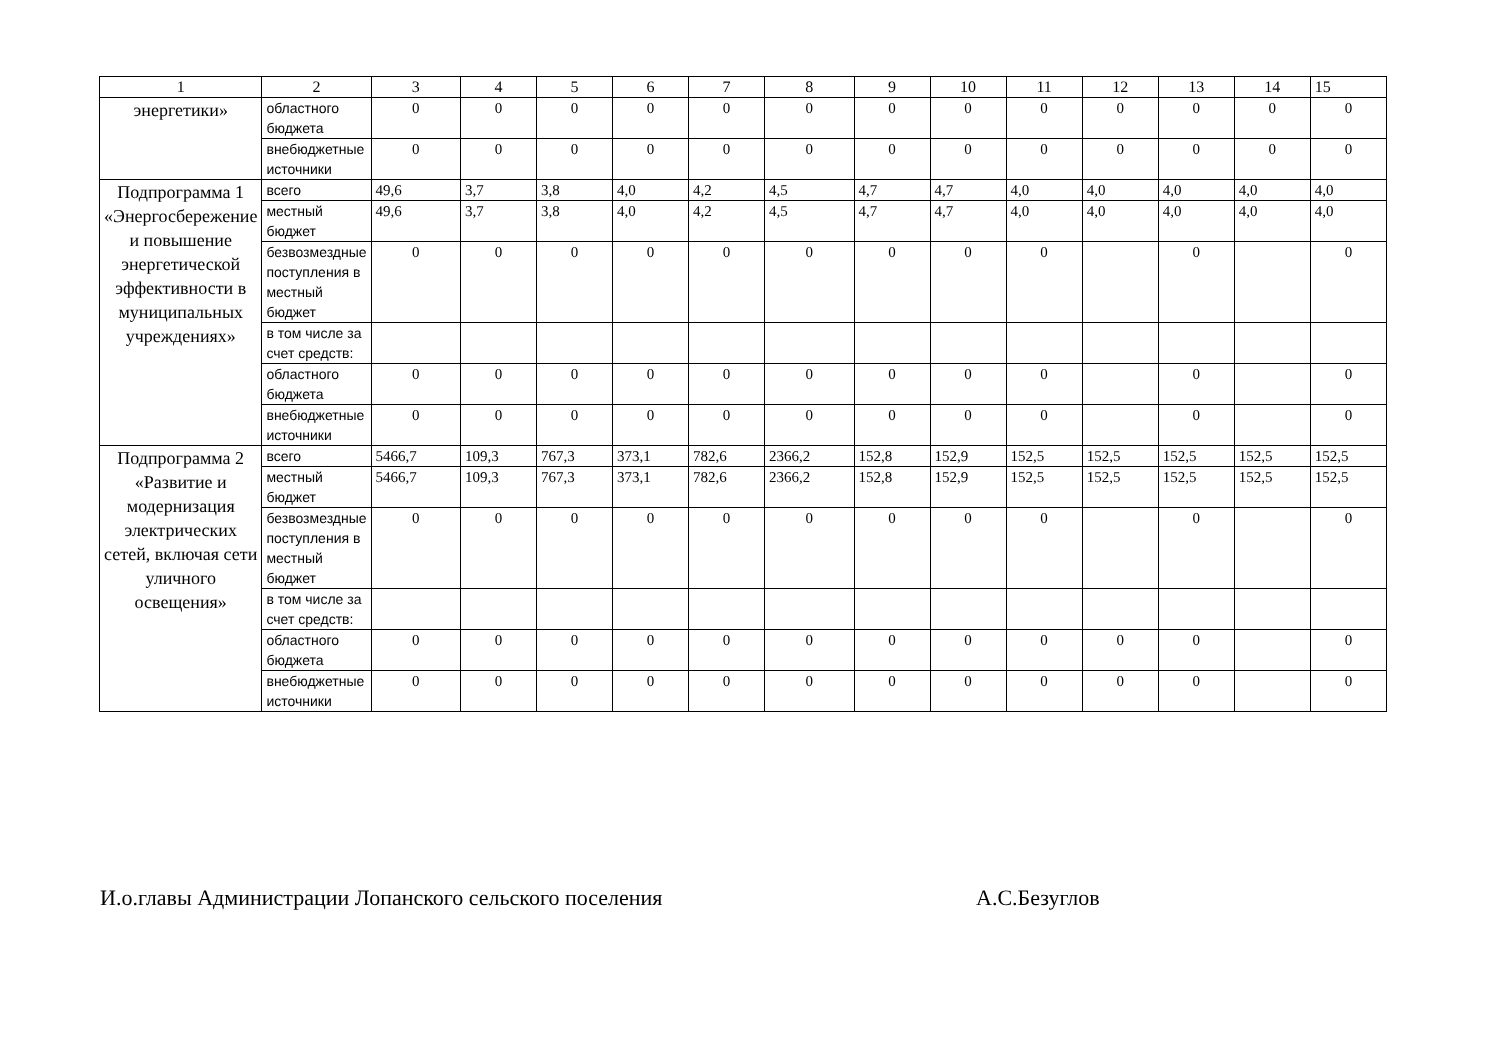| 1 | 2 | 3 | 4 | 5 | 6 | 7 | 8 | 9 | 10 | 11 | 12 | 13 | 14 | 15 |
| --- | --- | --- | --- | --- | --- | --- | --- | --- | --- | --- | --- | --- | --- | --- |
| энергетики» | областного бюджета | 0 | 0 | 0 | 0 | 0 | 0 | 0 | 0 | 0 | 0 | 0 | 0 | 0 |
| | внебюджетные источники | 0 | 0 | 0 | 0 | 0 | 0 | 0 | 0 | 0 | 0 | 0 | 0 | 0 |
| Подпрограмма 1 «Энергосбережение и повышение энергетической эффективности в муниципальных учреждениях» | всего | 49,6 | 3,7 | 3,8 | 4,0 | 4,2 | 4,5 | 4,7 | 4,7 | 4,0 | 4,0 | 4,0 | 4,0 | 4,0 |
| | местный бюджет | 49,6 | 3,7 | 3,8 | 4,0 | 4,2 | 4,5 | 4,7 | 4,7 | 4,0 | 4,0 | 4,0 | 4,0 | 4,0 |
| | безвозмездные поступления в местный бюджет | 0 | 0 | 0 | 0 | 0 | 0 | 0 | 0 | 0 | | 0 | | 0 |
| | в том числе за счет средств: | | | | | | | | | | | | | |
| | областного бюджета | 0 | 0 | 0 | 0 | 0 | 0 | 0 | 0 | 0 | | 0 | | 0 |
| | внебюджетные источники | 0 | 0 | 0 | 0 | 0 | 0 | 0 | 0 | 0 | | 0 | | 0 |
| Подпрограмма 2 «Развитие и модернизация электрических сетей, включая сети уличного освещения» | всего | 5466,7 | 109,3 | 767,3 | 373,1 | 782,6 | 2366,2 | 152,8 | 152,9 | 152,5 | 152,5 | 152,5 | 152,5 | 152,5 |
| | местный бюджет | 5466,7 | 109,3 | 767,3 | 373,1 | 782,6 | 2366,2 | 152,8 | 152,9 | 152,5 | 152,5 | 152,5 | 152,5 | 152,5 |
| | безвозмездные поступления в местный бюджет | 0 | 0 | 0 | 0 | 0 | 0 | 0 | 0 | 0 | | 0 | | 0 |
| | в том числе за счет средств: | | | | | | | | | | | | | |
| | областного бюджета | 0 | 0 | 0 | 0 | 0 | 0 | 0 | 0 | 0 | 0 | 0 | | 0 |
| | внебюджетные источники | 0 | 0 | 0 | 0 | 0 | 0 | 0 | 0 | 0 | 0 | 0 | | 0 |
И.о.главы Администрации Лопанского сельского поселения
А.С.Безуглов